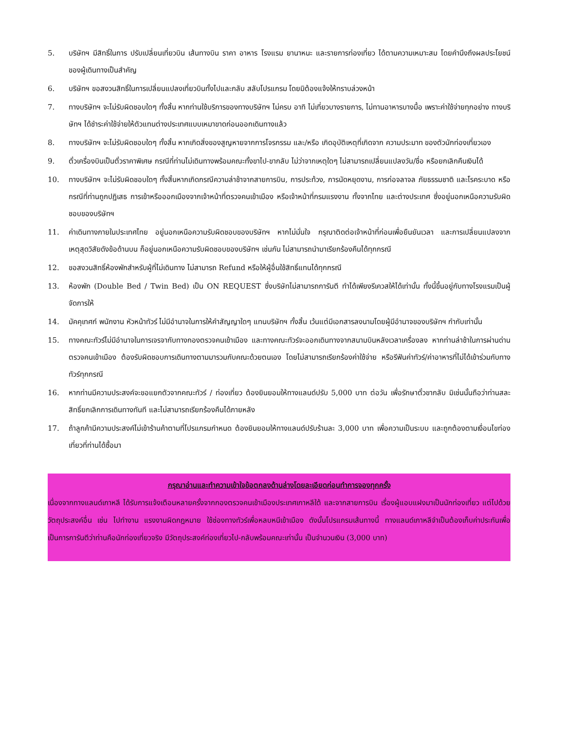5. บริษัทฯ มีสิทธิ์ในการ ปรับเปลี่ยนเที่ยวบิน เส้นทางบิน ราคา อาหาร โรงแรม ยานาหนะ และรายการท่องเที่ยว ได้ตามความเหมาะสม โดยคำนึงถึงผลประโยชน์ของผู้เดินทางเป็นสำคัญ
6. บริษัทฯ ขอสงวนสิทธิ์ในการเปลี่ยนแปลงเที่ยวบินทั้งไปและกลับ สลับโปรแกรม โดยมิต้องแจ้งให้ทราบล่วงหน้า
7. ทางบริษัทฯ จะไม่รับผิดชอบใดๆ ทั้งสิ้น หากท่านใช้บริการของทางบริษัทฯ ไม่ครบ อาทิ ไม่เที่ยวบางรายการ, ไม่ทานอาหารบางมื้อ เพราะค่าใช้จ่ายทุกอย่าง ทางบริษัทฯ ได้ชำระค่าใช้จ่ายให้ตัวแทนต่างประเทศแบบเหมาขาดก่อนออกเดินทางแล้ว
8. ทางบริษัทฯ จะไม่รับผิดชอบใดๆ ทั้งสิ้น หากเกิดสิ่งของสูญหายจากการโจรกรรม และ/หรือ เกิดอุบัติเหตุที่เกิดจาก ความประมาท ของตัวนักท่องเที่ยวเอง
9. ตั๋วเครื่องบินเป็นตั๋วราคาพิเศษ กรณีที่ท่านไม่เดินทางพร้อมคณะทั้งขาไป-ขากลับ ไม่ว่าจากเหตุใดๆ ไม่สามารถเปลี่ยนแปลงวัน/ชื่อ หรือยกเลิกคืนเงินได้
10. ทางบริษัทฯ จะไม่รับผิดชอบใดๆ ทั้งสิ้นหากเกิดกรณีความล่าช้าจากสายการบิน, การประท้วง, การนัดหยุดงาน, การก่อจลาจล ภัยธรรมชาติ และโรคระบาด หรือกรณีที่ท่านถูกปฏิเสธ การเข้าหรือออกเมืองจากเจ้าหน้าที่ตรวจคนเข้าเมือง หรือเจ้าหน้าที่กรมแรงงาน ทั้งจากไทย และต่างประเทศ ซึ่งอยู่นอกเหนือความรับผิดชอบของบริษัทฯ
11. ค่าเดินทางภายในประเทศไทย อยู่นอกเหนือความรับผิดชอบของบริษัทฯ หากไม่มั่นใจ กรุณาติดต่อเจ้าหน้าที่ก่อนเพื่อยืนยันเวลา และการเปลี่ยนแปลงจากเหตุสุดวิสัยดังข้อด้านบน ก็อยู่นอกเหนือความรับผิดชอบของบริษัทฯ เช่นกัน ไม่สามารถนำมาเรียกร้องคืนได้ทุกกรณี
12. ขอสงวนสิทธิ์ห้องพักสำหรับผู้ที่ไม่เดินทาง ไม่สามารถ Refund หรือให้ผู้อื่นใช้สิทธิ์แทนได้ทุกกรณี
13. ห้องพัก (Double Bed / Twin Bed) เป็น ON REQUEST ซึ่งบริษัทไม่สามารถการันตี ทำได้เพียงรีเควสให้ได้เท่านั้น ทั้งนี้ขึ้นอยู่กับทางโรงแรมเป็นผู้จัดการให้
14. มัคคุเทศก์ พนักงาน หัวหน้าทัวร์ ไม่มีอำนาจในการให้คำสัญญาใดๆ แทนบริษัทฯ ทั้งสิ้น เว้นแต่มีเอกสารลงนามโดยผู้มีอำนาจของบริษัทฯ กำกับเท่านั้น
15. ทางคณะทัวร์ไม่มีอำนาจในการเจรจากับทางกองตรวจคนเข้าเมือง และทางคณะทัวร์จะออกเดินทางจากสนามบินหลังเวลาเครื่องลง หากท่านล่าช้าในการผ่านด่านตรวจคนเข้าเมือง ต้องรับผิดชอบการเดินทางตามมารวมกับคณะด้วยตนเอง โดยไม่สามารถเรียกร้องค่าใช้จ่าย หรือรีฟันค่าทัวร์/ค่าอาหารที่ไม่ได้เข้าร่วมกับทางทัวร์ทุกกรณี
16. หากท่านมีความประสงค์จะขอแยกตัวจากคณะทัวร์ / ท่องเที่ยว ต้องยินยอมให้ทางแลนด์ปรับ 5,000 บาท ต่อวัน เพื่อรักษาตั๋วขากลับ มิเช่นนั้นถือว่าท่านสละสิทธิ์ยกเลิกการเดินทางทันที และไม่สามารถเรียกร้องคืนได้ภายหลัง
17. ถ้าลูกค้ามีความประสงค์ไม่เข้าร้านค้าตามที่โปรแกรมกำหนด ต้องยินยอมให้ทางแลนด์ปรับร้านละ 3,000 บาท เพื่อความเป็นระบบ และถูกต้องตามเงื่อนไขท่องเที่ยวที่ท่านได้ซื้อมา
กรุณาอ่านและทำความเข้าใจข้อตกลงด้านล่างโดยละเอียดก่อนทำการจองทุกครั้ง
เนื่องจากทางแลนด์เกาหลี ได้รับการแจ้งเตือนหลายครั้งจากกองตรวจคนเข้าเมืองประเทศเกาหลีใต้ และจากสายการบิน เรื่องผู้แอบแฝงมาเป็นนักท่องเที่ยว แต่ไปด้วยวัตถุประสงค์อื่น เช่น ไปทำงาน แรงงานผิดกฎหมาย ใช้ช่องทางทัวร์เพื่อหลบหนีเข้าเมือง ดังนั้นโปรแกรมเส้นทางนี้ ทางแลนด์เกาหลีจำเป็นต้องเก็บค่าประกันเพื่อเป็นการการันตีว่าท่านคือนักท่องเที่ยวจริง มีวัตถุประสงค์ท่องเที่ยวไป-กลับพร้อมคณะเท่านั้น เป็นจำนวนเงิน (3,000 บาท)